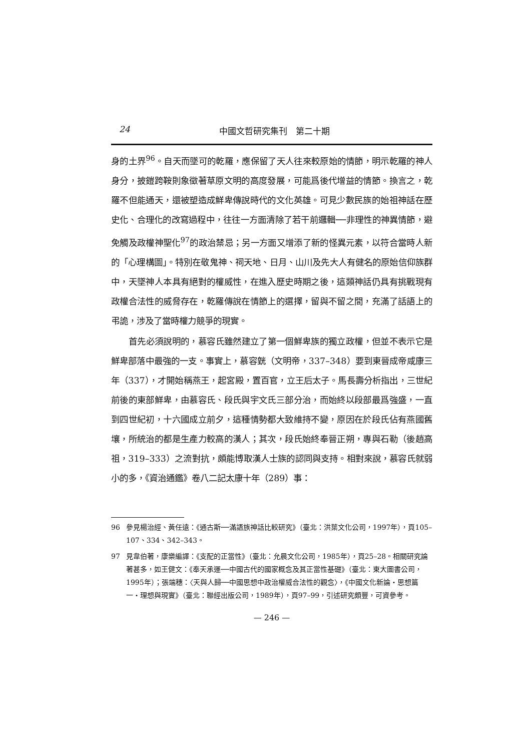24 中國文哲研究集刊　第二十期
身的土界<sup>96</sup>。自天而墜可的乾羅，應保留了天人往來較原始的情節，明示乾羅的神人身分，披鎧跨鞍則象徵著草原文明的高度發展，可能爲後代增益的情節。換言之，乾羅不但能通天，還被塑造成鮮卑傳說時代的文化英雄。可見少數民族的始祖神話在歷史化、合理化的改寫過程中，往往一方面清除了若干前邏輯──非理性的神異情節，避免觸及政權神聖化<sup>97</sup>的政治禁忌；另一方面又增添了新的怪異元素，以符合當時人新的「心理構圖」。特別在敬鬼神、祠天地、日月、山川及先大人有健名的原始信仰族群中，天墜神人本具有絕對的權威性，在進入歷史時期之後，這類神話仍具有挑戰現有政權合法性的威脅存在，乾羅傳說在情節上的選擇，留與不留之間，充滿了話語上的弔詭，涉及了當時權力競爭的現實。
首先必須說明的，慕容氏雖然建立了第一個鮮卑族的獨立政權，但並不表示它是鮮卑部落中最強的一支。事實上，慕容皝（文明帝，337–348）要到東晉成帝咸康三年（337），才開始稱燕王，起宮殿，置百官，立王后太子。馬長壽分析指出，三世紀前後的東部鮮卑，由慕容氏、段氏與宇文氏三部分治，而始終以段部最爲強盛，一直到四世紀初，十六國成立前夕，這種情勢都大致維持不變，原因在於段氏佔有燕國舊壤，所統治的都是生產力較高的漢人；其次，段氏始終奉晉正朔，專與石勒（後趙高祖，319–333）之流對抗，頗能博取漢人士族的認同與支持。相對來說，慕容氏就弱小的多，《資治通鑑》卷八二記太康十年（289）事：
96 參見楊治經、黃任遠：《通古斯──滿語族神話比較研究》（臺北：洪葉文化公司，1997年），頁105–107、334、342–343。
97 見韋伯著，康樂編譯：《支配的正當性》（臺北：允晨文化公司，1985年），頁25–28。相關研究論著甚多，如王健文：《奉天承運──中國古代的國家概念及其正當性基礎》（臺北：東大圖書公司，1995年）；張端穗：〈天與人歸──中國思想中政治權威合法性的觀念〉，《中國文化新論・思想篇一・理想與現實》（臺北：聯經出版公司，1989年），頁97–99，引述研究頗豐，可資參考。
— 246 —